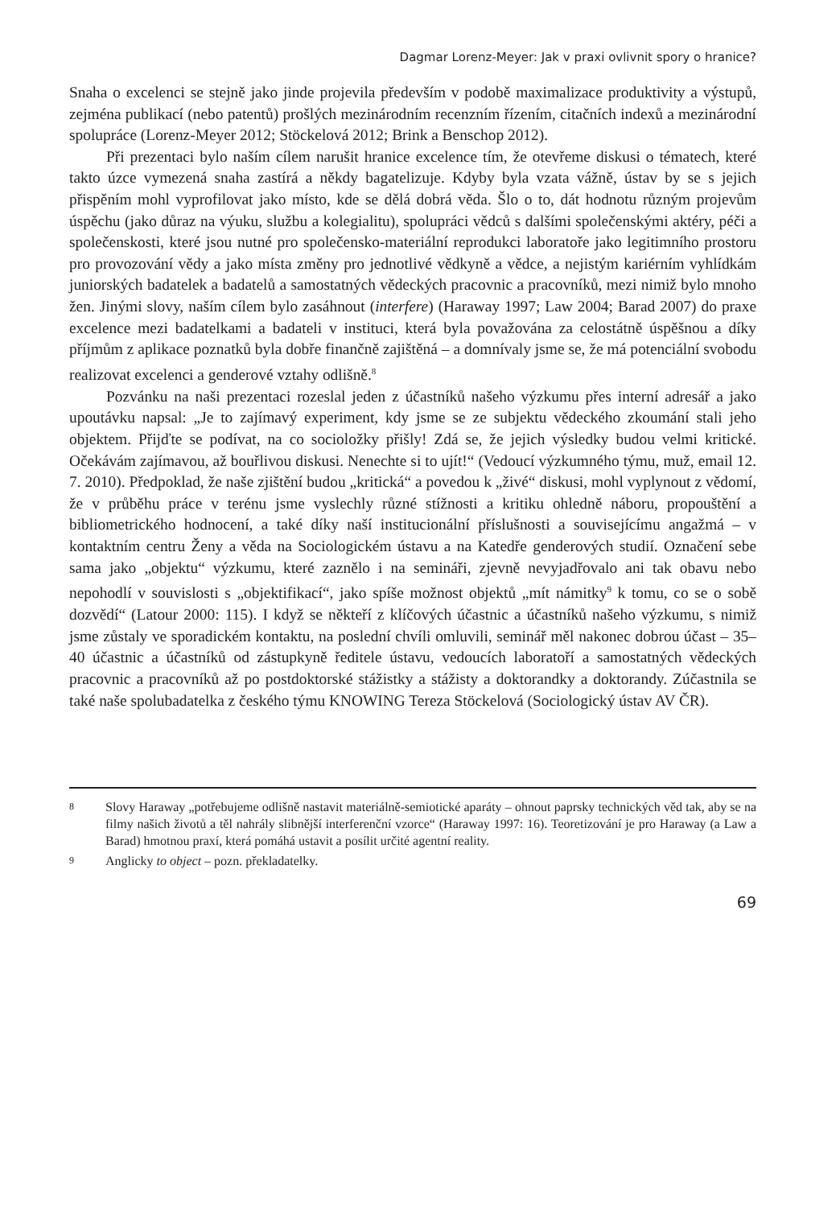Dagmar Lorenz-Meyer: Jak v praxi ovlivnit spory o hranice?
Snaha o excelenci se stejně jako jinde projevila především v podobě maximalizace produktivity a výstupů, zejména publikací (nebo patentů) prošlých mezinárodním recenzním řízením, citačních indexů a mezinárodní spolupráce (Lorenz-Meyer 2012; Stöckelová 2012; Brink a Benschop 2012).
Při prezentaci bylo naším cílem narušit hranice excelence tím, že otevřeme diskusi o tématech, které takto úzce vymezená snaha zastírá a někdy bagatelizuje. Kdyby byla vzata vážně, ústav by se s jejich přispěním mohl vyprofilovat jako místo, kde se dělá dobrá věda. Šlo o to, dát hodnotu různým projevům úspěchu (jako důraz na výuku, službu a kolegialitu), spolupráci vědců s dalšími společenskými aktéry, péči a společenskosti, které jsou nutné pro společensko-materiální reprodukci laboratoře jako legitimního prostoru pro provozování vědy a jako místa změny pro jednotlivé vědkyně a vědce, a nejistým kariérním vyhlídkám juniorských badatelek a badatelů a samostatných vědeckých pracovnic a pracovníků, mezi nimiž bylo mnoho žen. Jinými slovy, naším cílem bylo zasáhnout (interfere) (Haraway 1997; Law 2004; Barad 2007) do praxe excelence mezi badatelkami a badateli v instituci, která byla považována za celostátně úspěšnou a díky příjmům z aplikace poznatků byla dobře finančně zajištěná – a domnívaly jsme se, že má potenciální svobodu realizovat excelenci a genderové vztahy odlišně.<sup>8</sup>
Pozvánku na naši prezentaci rozeslal jeden z účastníků našeho výzkumu přes interní adresář a jako upoutávku napsal: „Je to zajímavý experiment, kdy jsme se ze subjektu vědeckého zkoumání stali jeho objektem. Přijďte se podívat, na co socioložky přišly! Zdá se, že jejich výsledky budou velmi kritické. Očekávám zajímavou, až bouřlivou diskusi. Nenechte si to ujít!“ (Vedoucí výzkumného týmu, muž, email 12. 7. 2010). Předpoklad, že naše zjištění budou „kritická“ a povedou k „živé“ diskusi, mohl vyplynout z vědomí, že v průběhu práce v terénu jsme vyslechly různé stížnosti a kritiku ohledně náboru, propouštění a bibliometrického hodnocení, a také díky naší institucionální příslušnosti a souvisejícímu angažmá – v kontaktním centru Ženy a věda na Sociologickém ústavu a na Katedře genderových studií. Označení sebe sama jako „objektu“ výzkumu, které zaznělo i na semináři, zjevně nevyjadřovalo ani tak obavu nebo nepohodlí v souvislosti s „objektifikací“, jako spíše možnost objektů „mít námitky<sup>9</sup> k tomu, co se o sobě dozvědí“ (Latour 2000: 115). I když se někteří z klíčových účastnic a účastníků našeho výzkumu, s nimiž jsme zůstaly ve sporadickém kontaktu, na poslední chvíli omluvili, seminář měl nakonec dobrou účast – 35–40 účastnic a účastníků od zástupkyně ředitele ústavu, vedoucích laboratoří a samostatných vědeckých pracovnic a pracovníků až po postdoktorské stážistky a stážisty a doktorandky a doktorandy. Zúčastnila se také naše spolubadatelka z českého týmu KNOWING Tereza Stöckelová (Sociologický ústav AV ČR).
8 Slovy Haraway „potřebujeme odlišně nastavit materiálně-semiotické aparáty – ohnout paprsky technických věd tak, aby se na filmy našich životů a těl nahrály slibnější interferenční vzorce“ (Haraway 1997: 16). Teoretizování je pro Haraway (a Law a Barad) hmotnou praxí, která pomáhá ustavit a posílit určité agentní reality.
9 Anglicky to object – pozn. překladatelky.
69